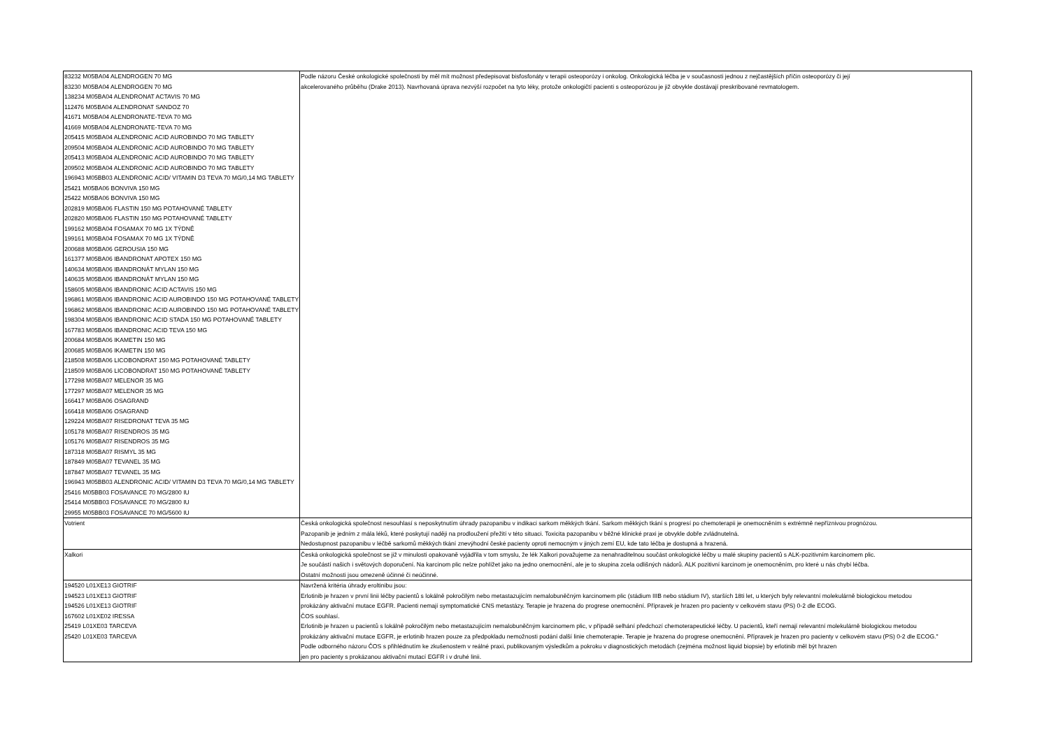| 83232 M05BA04 ALENDROGEN 70 MG 83230 M05BA04 ALENDROGEN 70 MG 138234 M05BA04 ALENDRONAT ACTAVIS 70 MG 112476 M05BA04 ALENDRONAT SANDOZ 70 41671 M05BA04 ALENDRONATE-TEVA 70 MG 41669 M05BA04 ALENDRONATE-TEVA 70 MG 205415 M05BA04 ALENDRONIC ACID AUROBINDO 70 MG TABLETY 209504 M05BA04 ALENDRONIC ACID AUROBINDO 70 MG TABLETY 205413 M05BA04 ALENDRONIC ACID AUROBINDO 70 MG TABLETY 209502 M05BA04 ALENDRONIC ACID AUROBINDO 70 MG TABLETY 196943 M05BB03 ALENDRONIC ACID/ VITAMIN D3 TEVA 70 MG/0,14 MG TABLETY 25421 M05BA06 BONVIVA 150 MG 25422 M05BA06 BONVIVA 150 MG 202819 M05BA06 FLASTIN 150 MG POTAHOVANÉ TABLETY 202820 M05BA06 FLASTIN 150 MG POTAHOVANÉ TABLETY 199162 M05BA04 FOSAMAX 70 MG 1X TÝDNĚ 199161 M05BA04 FOSAMAX 70 MG 1X TÝDNĚ 200688 M05BA06 GEROUSIA 150 MG 161377 M05BA06 IBANDRONAT APOTEX 150 MG 140634 M05BA06 IBANDRONÁT MYLAN 150 MG 140635 M05BA06 IBANDRONÁT MYLAN 150 MG 158605 M05BA06 IBANDRONIC ACID ACTAVIS 150 MG 196861 M05BA06 IBANDRONIC ACID AUROBINDO 150 MG POTAHOVANÉ TABLETY 196862 M05BA06 IBANDRONIC ACID AUROBINDO 150 MG POTAHOVANÉ TABLETY 198304 M05BA06 IBANDRONIC ACID STADA 150 MG POTAHOVANÉ TABLETY 167783 M05BA06 IBANDRONIC ACID TEVA 150 MG 200684 M05BA06 IKAMETIN 150 MG 200685 M05BA06 IKAMETIN 150 MG 218508 M05BA06 LICOBONDRAT 150 MG POTAHOVANÉ TABLETY 218509 M05BA06 LICOBONDRAT 150 MG POTAHOVANÉ TABLETY 177298 M05BA07 MELENOR 35 MG 177297 M05BA07 MELENOR 35 MG 166417 M05BA06 OSAGRAND 166418 M05BA06 OSAGRAND 129224 M05BA07 RISEDRONAT TEVA 35 MG 105178 M05BA07 RISENDROS 35 MG 105176 M05BA07 RISENDROS 35 MG 187318 M05BA07 RISMYL 35 MG 187849 M05BA07 TEVANEL 35 MG 187847 M05BA07 TEVANEL 35 MG 196943 M05BB03 ALENDRONIC ACID/ VITAMIN D3 TEVA 70 MG/0,14 MG TABLETY 25416 M05BB03 FOSAVANCE 70 MG/2800 IU 25414 M05BB03 FOSAVANCE 70 MG/2800 IU 29955 M05BB03 FOSAVANCE 70 MG/5600 IU | Podle názoru České onkologické společnosti by měl mít možnost předepisovat bisfosfonáty v terapii osteoporózy i onkolog. Onkologická léčba je v současnosti jednou z nejčastějších příčin osteoporózy či její akcelerovaného průběhu (Drake 2013). Navrhovaná úprava nezvýší rozpočet na tyto léky, protože onkologičtí pacienti s osteoporózou je již obvykle dostávají preskribované revmatologem. |
| Votrient | Česká onkologická společnost nesouhlasí s neposkytnutím úhrady pazopanibu v indikaci sarkom měkkých tkání. Sarkom měkkých tkání s progresí po chemoterapii je onemocněním s extrémně nepříznivou prognózou. Pazopanib je jedním z mála léků, které poskytují naději na prodloužení přežití v této situaci. Toxicita pazopanibu v běžné klinické praxi je obvykle dobře zvládnutelná. Nedostupnost pazopanibu v léčbě sarkomů měkkých tkání znevýhodní české pacienty oproti nemocným v jiných zemí EU, kde tato léčba je dostupná a hrazená. |
| Xalkori | Česká onkologická společnost se již v minulosti opakovaně vyjádřila v tom smyslu, že lék Xalkori považujeme za nenahraditelnou součást onkologické léčby u malé skupiny pacientů s ALK-pozitivním karcinomem plic. Je součástí našich i světových doporučení. Na karcinom plic nelze pohlížet jako na jedno onemocnění, ale je to skupina zcela odlišných nádorů. ALK pozitivní karcinom je onemocněním, pro které u nás chybí léčba. Ostatní možnosti jsou omezeně účinné či neúčinné. |
| 194520 L01XE13 GIOTRIF 194523 L01XE13 GIOTRIF 194526 L01XE13 GIOTRIF 167602 L01XE02 IRESSA 25419 L01XE03 TARCEVA 25420 L01XE03 TARCEVA | Navržená kritéria úhrady eroltinibu jsou: Erlotinib je hrazen v první linii léčby pacientů s lokálně pokročilým nebo metastazujícím nemalobuněčným karcinomem plic (stádium IIIB nebo stádium IV), starších 18ti let, u kterých byly relevantní molekulárně biologickou metodou prokázány aktivační mutace EGFR. Pacienti nemají symptomatické CNS metastázy. Terapie je hrazena do progrese onemocnění. Přípravek je hrazen pro pacienty v celkovém stavu (PS) 0-2 dle ECOG. ČOS souhlasí. Erlotinib je hrazen u pacientů s lokálně pokročilým nebo metastazujícím nemalobuněčným karcinomem plic, v případě selhání předchozí chemoterapeutické léčby. U pacientů, kteří nemají relevantní molekulárně biologickou metodou prokázány aktivační mutace EGFR, je erlotinib hrazen pouze za předpokladu nemožnosti podání další linie chemoterapie. Terapie je hrazena do progrese onemocnění. Přípravek je hrazen pro pacienty v celkovém stavu (PS) 0-2 dle ECOG." Podle odborného názoru ČOS s přihlédnutím ke zkušenostem v reálné praxi, publikovaným výsledkům a pokroku v diagnostických metodách (zejména možnost liquid biopsie) by erlotinib měl být hrazen jen pro pacienty s prokázanou aktivační mutací EGFR i v druhé linii. |